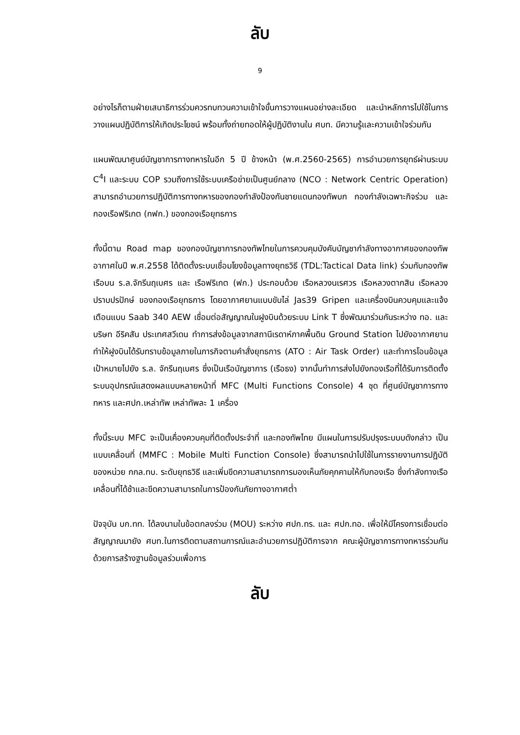ลับ
9
อย่างไรก็ตามฝ่ายเสนาธิการร่วมควรทบทวนความเข้าใจขั้นการวางแผนอย่างละเอียด และนำหลักการไปใช้ในการวางแผนปฏิบัติการให้เกิดประโยชน์ พร้อมทั้งถ่ายทอดให้ผู้ปฏิบัติงานใน ศบท. มีความรู้และความเข้าใจร่วมกัน
แผนพัฒนาศูนย์บัญชาการทางทหารในอีก 5 ปี ข้างหน้า (พ.ศ.2560-2565) การอำนวยการยุทธ์ผ่านระบบ C<sup>4</sup>I และระบบ COP รวมถึงการใช้ระบบเครือข่ายเป็นศูนย์กลาง (NCO : Network Centric Operation) สามารถอำนวยการปฏิบัติการทางทหารของกองกำลังป้องกันชายแดนกองทัพบก กองกำลังเฉพาะกิจร่วม และกองเรือฟริเกต (กฟก.) ของกองเรือยุทธการ
ทั้งนี้ตาม Road map ของกองบัญชาการกองทัพไทยในการควบคุมบังคับบัญชากำลังทางอากาศของกองทัพอากาศในปี พ.ศ.2558 ได้ติดตั้งระบบเชื่อมโยงข้อมูลทางยุทธวิธี (TDL:Tactical Data link) ร่วมกับกองทัพเรือบน ร.ล.จักรีนฤเบศร และ เรือฟริเกต (ฟก.) ประกอบด้วย เรือหลวงนเรศวร เรือหลวงตากสิน เรือหลวงปราบปรปักษ์ ของกองเรือยุทธการ โดยอากาศยานแบบขับไล่ Jas39 Gripen และเครื่องบินควบคุมและแจ้งเตือนแบบ Saab 340 AEW เชื่อมต่อสัญญาณในฝูงบินด้วยระบบ Link T ซึ่งพัฒนาร่วมกันระหว่าง ทอ. และบริษท อีริคสัน ประเทศสวีเดน ทำการส่งข้อมูลจากสถานีเรดาห์ภาคพื้นดิน Ground Station ไปยังอากาศยาน ทำให้ฝูงบินได้รับทราบข้อมูลภายในภารกิจตามคำสั่งยุทธการ (ATO : Air Task Order) และทำการโอนข้อมูลเป้าหมายไปยัง ร.ล. จักรีนฤเบศร ซึ่งเป็นเรือบัญชาการ (เรือธง) จากนั้นทำการส่งไปยังกองเรือที่ได้รับการติดตั้งระบบอุปกรณ์แสดงผลแบบหลายหน้าที่ MFC (Multi Functions Console) 4 ชุด ที่ศูนย์บัญชาการทางทหาร และศปก.เหล่าทัพ เหล่าทัพละ 1 เครื่อง
ทั้งนี้ระบบ MFC จะเป็นเคื่องควบคุมที่ติดตั้งประจำที่ และกองทัพไทย มีแผนในการปรับปรุงระบบบดังกล่าว เป็นแบบเคลื่อนที่ (MMFC : Mobile Multi Function Console) ซึ่งสามารถนำไปใช้ในการรายงานการปฏิบัติของหน่วย กกล.ทบ. ระดับยุทธวิธี และเพิ่มขีดความสามารถการมองเห็นภัยคุกคามให้กับกองเรือ ซึ่งกำลังทางเรือเคลื่อนที่ได้ช้าและขีดความสามารถในการป้องกันภัยทางอากาศต่ำ
ปัจจุบัน บก.ทท. ได้ลงนามในข้อตกลงร่วม (MOU) ระหว่าง ศปก.ทร. และ ศปก.ทอ. เพื่อให้มีโครงการเชื่อมต่อสัญญาณมายัง ศบท.ในการติดตามสถานการณ์และอำนวยการปฏิบัติการจาก คณะผู้บัญชาการทางทหารร่วมกันด้วยการสร้างฐานข้อมูลร่วมเพื่อการ
ลับ